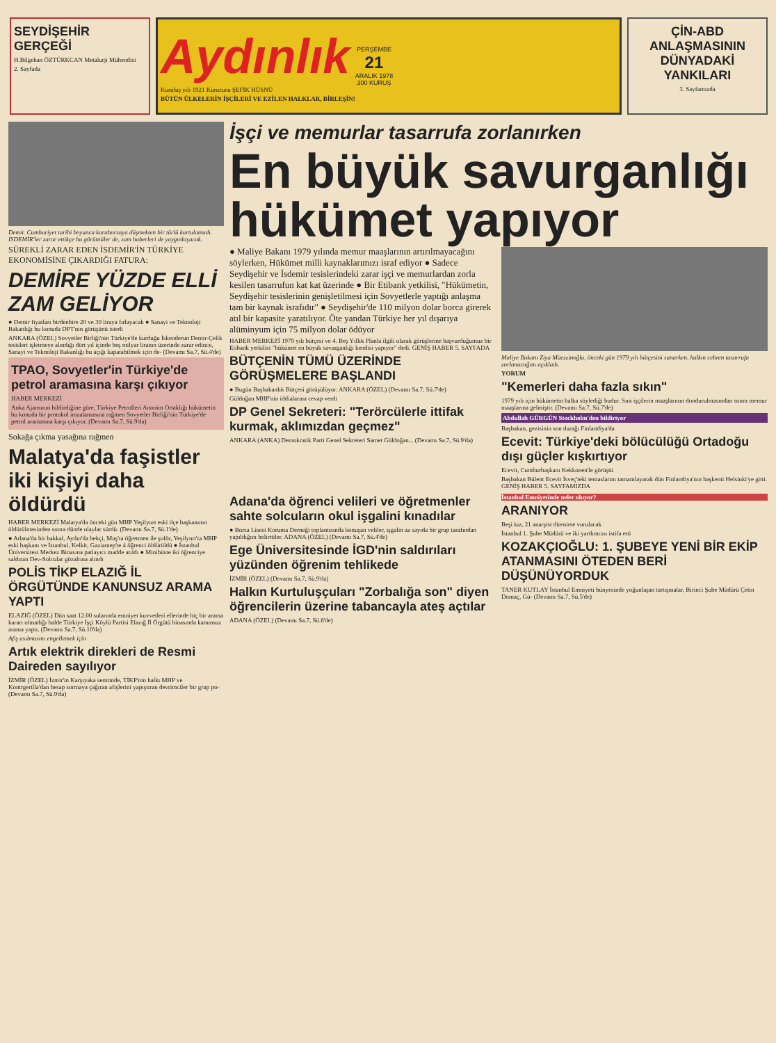SEYDİŞEHİR GERÇEĞİ
H.Bilgehan ÖZTÜRKCAN Metalurji Mühendisi
2. Sayfada
Aydınlık
Kuruluş yılı 1921 Kurucusu ŞEFİK HÜSNÜ
BÜTÜN ÜLKELERİN İŞÇİLERİ VE EZİLEN HALKLAR, BİRLEŞİN!
PERŞEMBE
21
ARALIK 1978
300 KURUŞ
ÇİN-ABD ANLAŞMASININ DÜNYADAKİ YANKILARI
3. Sayfamızda
Demir. Cumhuriyet tarihi boyunca karaborsaya düşmekten bir türlü kurtulamadı. İSDEMİR'ler zarar ettikçe bu görüntüler de, zam haberleri de yaygınlaşacak.
SÜREKLİ ZARAR EDEN İSDEMİR'İN TÜRKİYE EKONOMİSİNE ÇIKARDIĞI FATURA:
DEMİRE YÜZDE ELLİ ZAM GELİYOR
● Demir fiyatları birdenbire 20 ve 30 liraya fırlayacak ● Sanayi ve Teknoloji Bakanlığı bu konuda DPT'nin görüşünü istedi
ANKARA (ÖZEL) Sovyetler Birliği'nin Türkiye'de kurduğu İskenderun Demir-Çelik tesisleri işletmeye alındığı dört yıl içinde beş milyar liranın üzerinde zarar edince, Sanayi ve Teknoloji Bakanlığı bu açığı kapatabilmek için de- (Devamı Sa.7, Sü.4'de)
TPAO, Sovyetler'in Türkiye'de petrol aramasına karşı çıkıyor
HABER MERKEZİ
Anka Ajansının bildirdiğine göre, Türkiye Petrolleri Anonim Ortaklığı hükümetin bu konuda bir protokol imzalamasına rağmen Sovyetler Birliği'nin Türkiye'de petrol aramasına karşı çıkıyor. (Devamı Sa.7, Sü.9'da)
Sokağa çıkma yasağına rağmen
Malatya'da faşistler iki kişiyi daha öldürdü
HABER MERKEZİ Malatya'da önceki gün MHP Yeşilyurt eski ilçe başkanının öldürülmesinden sonra dünde olaylar sürdü. (Devamı Sa.7, Sü.1'de)
● Adana'da bir bakkal, Aydın'da bekçi, Muş'ta öğretmen ile şoför, Yeşilyurt'ta MHP eski başkanı ve İstanbul, Kelkit, Gaziantep'te 4 öğrenci öldürüldü ● İstanbul Üniversitesi Merkez Binasına patlayıcı madde atıldı ● Minibüste iki öğrenciye saldıran Dev-Solcular gözaltına alındı
POLİS TİKP ELAZIĞ İL ÖRGÜTÜNDE KANUNSUZ ARAMA YAPTI
ELAZIĞ (ÖZEL) Dün saat 12.00 sularında emniyet kuvvetleri ellerinde hiç bir arama kararı olmadığı halde Türkiye İşçi Köylü Partisi Elazığ İl Örgütü binasında kanunsuz arama yaptı. (Devamı Sa.7, Sü.10'da)
Afiş asılmasını engellemek için
Artık elektrik direkleri de Resmi Daireden sayılıyor
İZMİR (ÖZEL) İzmir'in Karşıyaka semtinde, TİKP'nin halkı MHP ve Kontrgerilla'dan hesap sormaya çağıran afişlerini yapıştıran devrimciler bir grup po- (Devamı Sa.7, Sü.9'da)
İşçi ve memurlar tasarrufa zorlanırken
En büyük savurganlığı hükümet yapıyor
● Maliye Bakanı 1979 yılında memur maaşlarının artırılmayacağını söylerken, Hükümet milli kaynaklarımızı israf ediyor ● Sadece Seydişehir ve İsdemir tesislerindeki zarar işçi ve memurlardan zorla kesilen tasarrufun kat kat üzerinde ● Bir Etibank yetkilisi, "Hükümetin, Seydişehir tesislerinin genişletilmesi için Sovyetlerle yaptığı anlaşma tam bir kaynak israfıdır" ● Seydişehir'de 110 milyon dolar borca girerek atıl bir kapasite yaratılıyor. Öte yandan Türkiye her yıl dışarıya alüminyum için 75 milyon dolar ödüyor
HABER MERKEZİ 1979 yılı bütçesi ve 4. Beş Yıllık Planla ilgili olarak görüşlerine başvurduğumuz bir Etibank yetkilisi "hükümet en büyük savurganlığı kendisi yapıyor" dedi. GENİŞ HABER 5. SAYFADA
BÜTÇENİN TÜMÜ ÜZERİNDE GÖRÜŞMELERE BAŞLANDI
● Bugün Başbakanlık Bütçesi görüşülüyor. ANKARA (ÖZEL) (Devamı Sa.7, Sü.7'de)
Güldoğan MHP'nin iddialarına cevap verdi
DP Genel Sekreteri: "Terörcülerle ittifak kurmak, aklımızdan geçmez"
ANKARA (ANKA) Demokratik Parti Genel Sekreteri Samet Güldoğan... (Devamı Sa.7, Sü.9'da)
Maliye Bakanı Ziya Müezzinoğlu, önceki gün 1979 yılı bütçesini sunarken, halkın cebren tasarrufa zorlanacağını açıkladı.
YORUM
"Kemerleri daha fazla sıkın"
1979 yılı için hükümetin halka söylediği budur. Sıra işçilerin maaşlarının dondurulmasından sonra memur maaşlarına gelmiştir. (Devamı Sa.7, Sü.7'de)
Abdullah GÜRGÜN Stockholm'den bildiriyor
Başbakan, gezisinin son durağı Finlandiya'da
Ecevit: Türkiye'deki bölücülüğü Ortadoğu dışı güçler kışkırtıyor
Ecevit, Cumhurbaşkanı Kekkonen'le görüştü
Başbakan Bülent Ecevit İsveç'teki temaslarını tamamlayarak dün Finlandiya'nın başkenti Helsinki'ye gitti. GENİŞ HABER 5. SAYFAMIZDA
Adana'da öğrenci velileri ve öğretmenler sahte solcuların okul işgalini kınadılar
● Borsa Lisesi Koruma Derneği toplantısında konuşan veliler, işgalin az sayıda bir grup tarafından yapıldığını belirttiler. ADANA (ÖZEL) (Devamı Sa.7, Sü.4'de)
Ege Üniversitesinde İGD'nin saldırıları yüzünden öğrenim tehlikede
İZMİR (ÖZEL) (Devamı Sa.7, Sü.9'da)
Halkın Kurtuluşçuları "Zorbalığa son" diyen öğrencilerin üzerine tabancayla ateş açtılar
ADANA (ÖZEL) (Devamı Sa.7, Sü.8'de)
İstanbul Emniyetinde neler oluyor?
ARANIYOR
Beşi kız, 21 anarşist direnirse vurulacak
İstanbul 1. Şube Müdürü ve iki yardımcısı istifa etti
KOZAKÇIOĞLU: 1. ŞUBEYE YENİ BİR EKİP ATANMASINI ÖTEDEN BERİ DÜŞÜNÜYORDUK
TANER KUTLAY İstanbul Emniyeti bünyesinde yoğunlaşan tartışmalar, Birinci Şube Müdürü Çetin Domaç, Gü- (Devamı Sa.7, Sü.5'de)